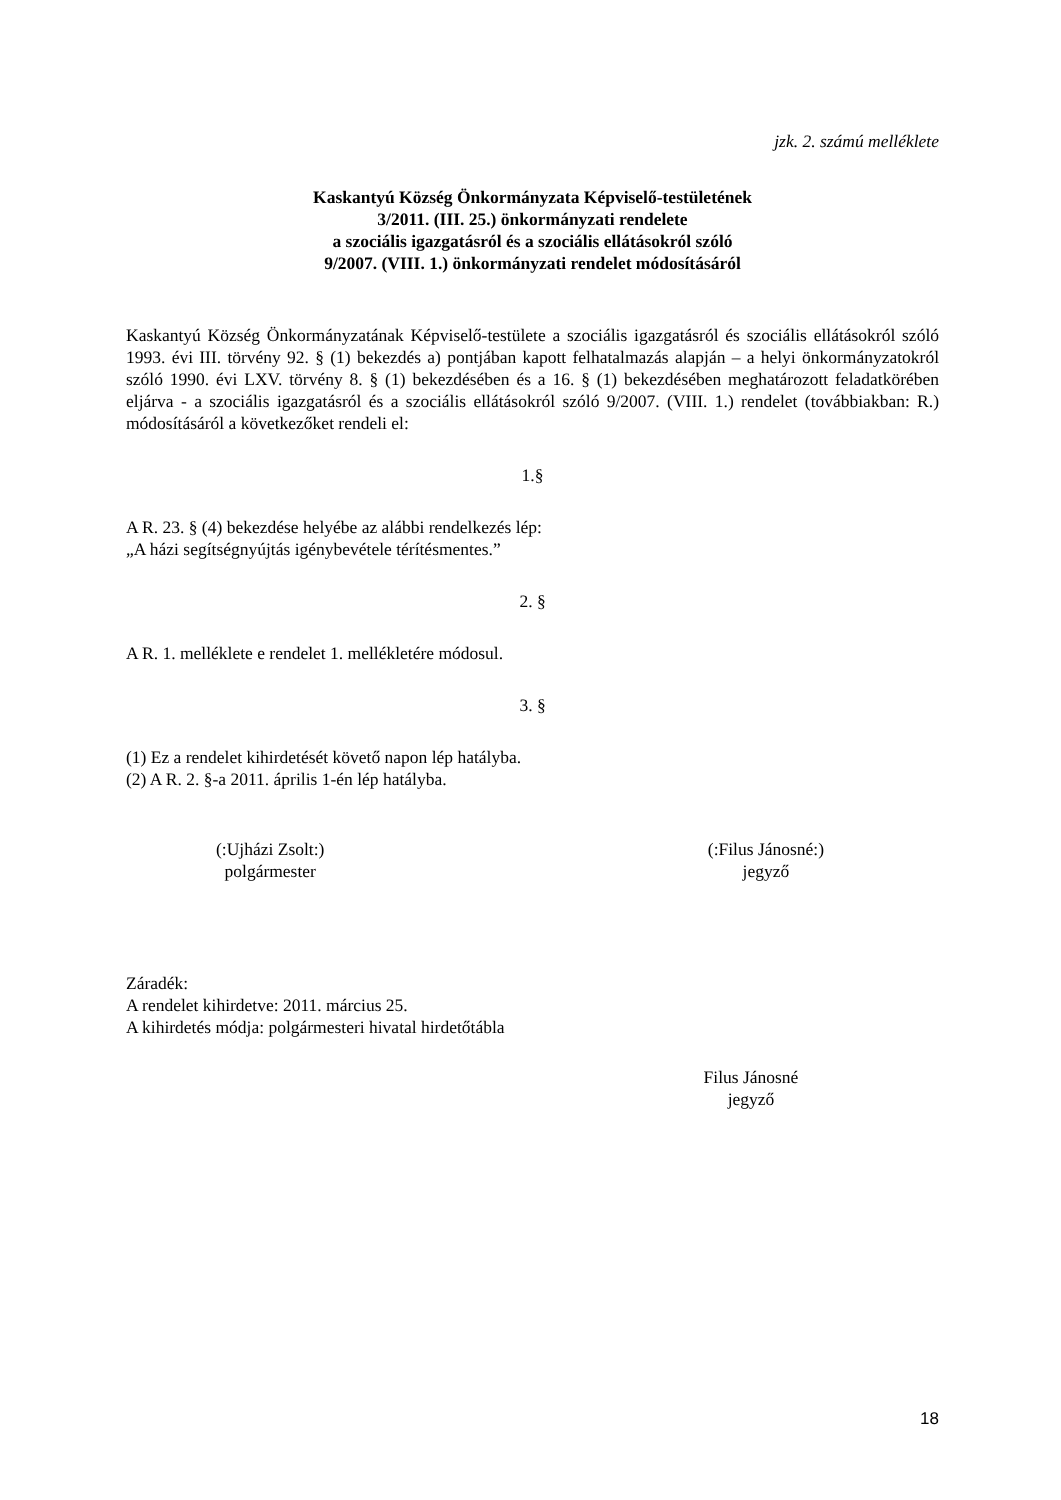jzk. 2. számú melléklete
Kaskantyú Község Önkormányzata Képviselő-testületének
3/2011. (III. 25.) önkormányzati rendelete
a szociális igazgatásról és a szociális ellátásokról szóló
9/2007. (VIII. 1.) önkormányzati rendelet módosításáról
Kaskantyú Község Önkormányzatának Képviselő-testülete a szociális igazgatásról és szociális ellátásokról szóló 1993. évi III. törvény 92. § (1) bekezdés a) pontjában kapott felhatalmazás alapján – a helyi önkormányzatokról szóló 1990. évi LXV. törvény 8. § (1) bekezdésében és a 16. § (1) bekezdésében meghatározott feladatkörében eljárva - a szociális igazgatásról és a szociális ellátásokról szóló 9/2007. (VIII. 1.) rendelet (továbbiakban: R.) módosításáról a következőket rendeli el:
1.§
A R. 23. § (4) bekezdése helyébe az alábbi rendelkezés lép:
„A házi segítségnyújtás igénybevétele térítésmentes.”
2. §
A R. 1. melléklete e rendelet 1. mellékletére módosul.
3. §
(1) Ez a rendelet kihirdetését követő napon lép hatályba.
(2) A R. 2. §-a 2011. április 1-én lép hatályba.
(:Ujházi Zsolt:)
polgármester
(:Filus Jánosné:)
jegyző
Záradék:
A rendelet kihirdetve: 2011. március 25.
A kihirdetés módja: polgármesteri hivatal hirdetőtábla
Filus Jánosné
jegyző
18